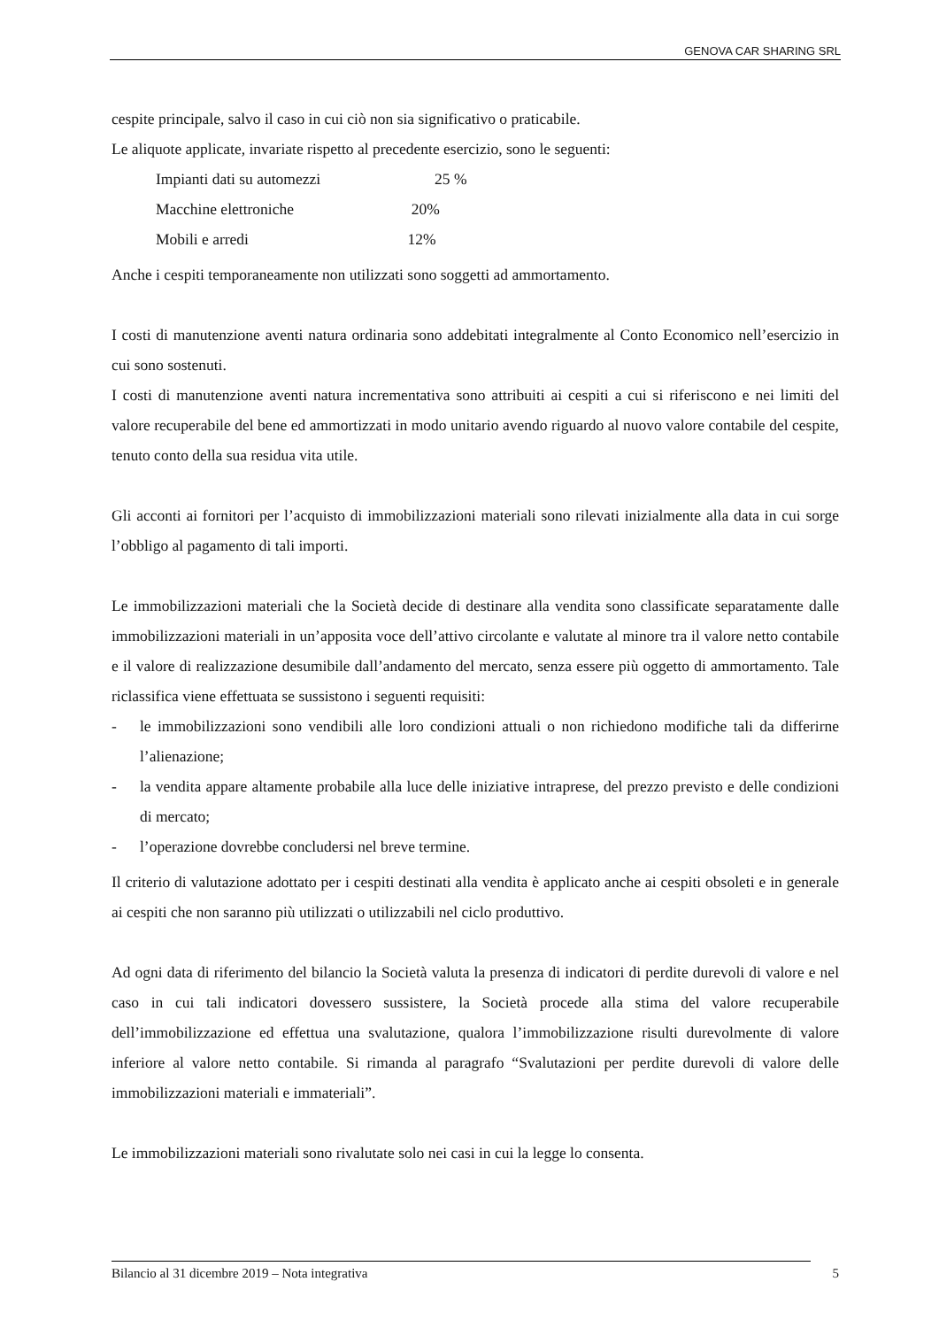GENOVA CAR SHARING SRL
cespite principale, salvo il caso in cui ciò non sia significativo o praticabile.
Le aliquote applicate, invariate rispetto al precedente esercizio, sono le seguenti:
Impianti dati su automezzi 25 %
Macchine elettroniche 20%
Mobili e arredi 12%
Anche i cespiti temporaneamente non utilizzati sono soggetti ad ammortamento.
I costi di manutenzione aventi natura ordinaria sono addebitati integralmente al Conto Economico nell’esercizio in cui sono sostenuti.
I costi di manutenzione aventi natura incrementativa sono attribuiti ai cespiti a cui si riferiscono e nei limiti del valore recuperabile del bene ed ammortizzati in modo unitario avendo riguardo al nuovo valore contabile del cespite, tenuto conto della sua residua vita utile.
Gli acconti ai fornitori per l’acquisto di immobilizzazioni materiali sono rilevati inizialmente alla data in cui sorge l’obbligo al pagamento di tali importi.
Le immobilizzazioni materiali che la Società decide di destinare alla vendita sono classificate separatamente dalle immobilizzazioni materiali in un’apposita voce dell’attivo circolante e valutate al minore tra il valore netto contabile e il valore di realizzazione desumibile dall’andamento del mercato, senza essere più oggetto di ammortamento. Tale riclassifica viene effettuata se sussistono i seguenti requisiti:
- le immobilizzazioni sono vendibili alle loro condizioni attuali o non richiedono modifiche tali da differirne l’alienazione;
- la vendita appare altamente probabile alla luce delle iniziative intraprese, del prezzo previsto e delle condizioni di mercato;
- l’operazione dovrebbe concludersi nel breve termine.
Il criterio di valutazione adottato per i cespiti destinati alla vendita è applicato anche ai cespiti obsoleti e in generale ai cespiti che non saranno più utilizzati o utilizzabili nel ciclo produttivo.
Ad ogni data di riferimento del bilancio la Società valuta la presenza di indicatori di perdite durevoli di valore e nel caso in cui tali indicatori dovessero sussistere, la Società procede alla stima del valore recuperabile dell’immobilizzazione ed effettua una svalutazione, qualora l’immobilizzazione risulti durevolmente di valore inferiore al valore netto contabile. Si rimanda al paragrafo “Svalutazioni per perdite durevoli di valore delle immobilizzazioni materiali e immateriali”.
Le immobilizzazioni materiali sono rivalutate solo nei casi in cui la legge lo consenta.
Bilancio al 31 dicembre 2019 – Nota integrativa 5